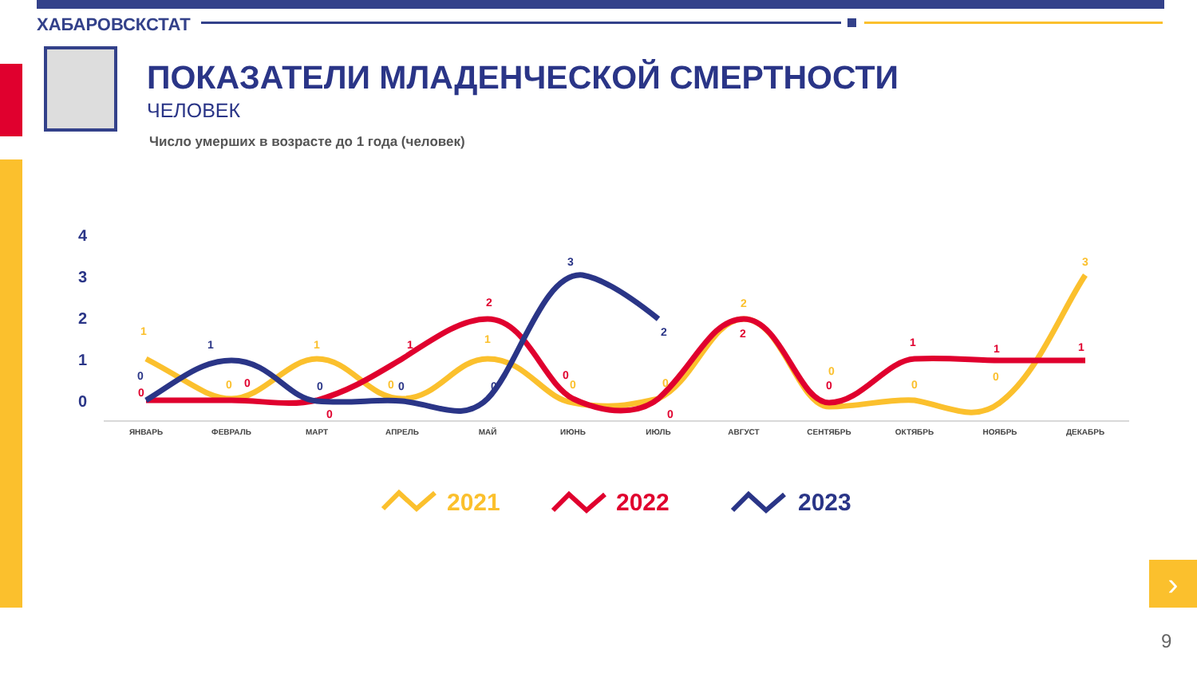ХАБАРОВСКСТАТ
ПОКАЗАТЕЛИ МЛАДЕНЧЕСКОЙ СМЕРТНОСТИ
ЧЕЛОВЕК
Число умерших в возрасте до 1 года (человек)
4
3
2
1
0
ЯНВАРЬ
ФЕВРАЛЬ
МАРТ
АПРЕЛЬ
МАЙ
ИЮНЬ
ИЮЛЬ
АВГУСТ
СЕНТЯБРЬ
ОКТЯБРЬ
НОЯБРЬ
ДЕКАБРЬ
1
0
1
0
1
0
0
2
0
0
0
3
0
0
0
1
2
0
0
2
0
1
1
1
0
1
0
0
0
3
2
2021
2022
2023
›
9